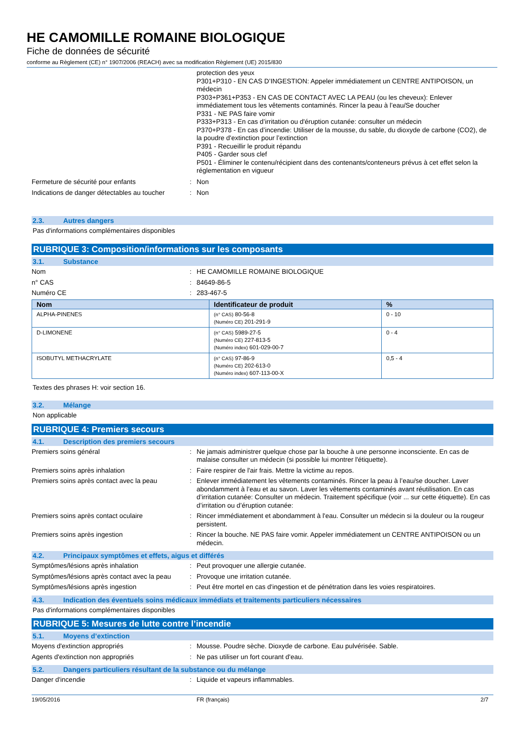HE CAMOMILLE ROMAINE BIOLOGIQUE
Fiche de données de sécurité
conforme au Règlement (CE) n° 1907/2006 (REACH) avec sa modification Règlement (UE) 2015/830
protection des yeux
P301+P310 - EN CAS D’INGESTION: Appeler immédiatement un CENTRE ANTIPOISON, un médecin
P303+P361+P353 - EN CAS DE CONTACT AVEC LA PEAU (ou les cheveux): Enlever immédiatement tous les vêtements contaminés. Rincer la peau à l’eau/Se doucher
P331 - NE PAS faire vomir
P333+P313 - En cas d’irritation ou d'éruption cutanée: consulter un médecin
P370+P378 - En cas d’incendie: Utiliser de la mousse, du sable, du dioxyde de carbone (CO2), de la poudre d'extinction pour l’extinction
P391 - Recueillir le produit répandu
P405 - Garder sous clef
P501 - Éliminer le contenu/récipient dans des contenants/conteneurs prévus à cet effet selon la réglementation en vigueur
Fermeture de sécurité pour enfants : Non
Indications de danger détectables au toucher
: Non
2.3. Autres dangers
Pas d'informations complémentaires disponibles
RUBRIQUE 3: Composition/informations sur les composants
3.1. Substance
Nom : HE CAMOMILLE ROMAINE BIOLOGIQUE
n° CAS : 84649-86-5
Numéro CE : 283-467-5
| Nom | Identificateur de produit | % |
| --- | --- | --- |
| ALPHA-PINENES | (n° CAS) 80-56-8 (Numéro CE) 201-291-9 | 0 - 10 |
| D-LIMONENE | (n° CAS) 5989-27-5 (Numéro CE) 227-813-5 (Numéro index) 601-029-00-7 | 0 - 4 |
| ISOBUTYL METHACRYLATE | (n° CAS) 97-86-9 (Numéro CE) 202-613-0 (Numéro index) 607-113-00-X | 0,5 - 4 |
Textes des phrases H: voir section 16.
3.2. Mélange
Non applicable
RUBRIQUE 4: Premiers secours
4.1. Description des premiers secours
Premiers soins général : Ne jamais administrer quelque chose par la bouche à une personne inconsciente. En cas de malaise consulter un médecin (si possible lui montrer l'étiquette).
Premiers soins après inhalation : Faire respirer de l'air frais. Mettre la victime au repos.
Premiers soins après contact avec la peau
: Enlever immédiatement les vêtements contaminés. Rincer la peau à l’eau/se doucher. Laver abondamment à l’eau et au savon. Laver les vêtements contaminés avant réutilisation. En cas d’irritation cutanée: Consulter un médecin. Traitement spécifique (voir ... sur cette étiquette). En cas d’irritation ou d’éruption cutanée:
Premiers soins après contact oculaire : Rincer immédiatement et abondamment à l'eau. Consulter un médecin si la douleur ou la rougeur persistent.
Premiers soins après ingestion : Rincer la bouche. NE PAS faire vomir. Appeler immédiatement un CENTRE ANTIPOISON ou un médecin.
4.2. Principaux symptômes et effets, aigus et différés
Symptômes/lésions après inhalation : Peut provoquer une allergie cutanée.
Symptômes/lésions après contact avec la peau
: Provoque une irritation cutanée.
Symptômes/lésions après ingestion : Peut être mortel en cas d'ingestion et de pénétration dans les voies respiratoires.
4.3. Indication des éventuels soins médicaux immédiats et traitements particuliers nécessaires
Pas d'informations complémentaires disponibles
RUBRIQUE 5: Mesures de lutte contre l’incendie
5.1. Moyens d’extinction
Moyens d'extinction appropriés : Mousse. Poudre sèche. Dioxyde de carbone. Eau pulvérisée. Sable.
Agents d'extinction non appropriés : Ne pas utiliser un fort courant d'eau.
5.2. Dangers particuliers résultant de la substance ou du mélange
Danger d'incendie : Liquide et vapeurs inflammables.
19/05/2016 FR (français) 2/7